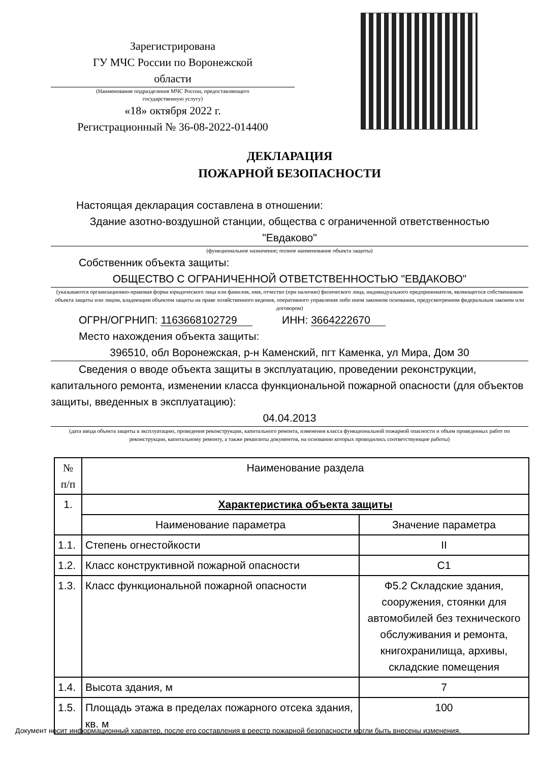Зарегистрирована
ГУ МЧС России по Воронежской
области
(Наименование подразделения МЧС России, предоставляющего
государственную услугу)
«18» октября 2022 г.
Регистрационный № 36-08-2022-014400
ДЕКЛАРАЦИЯ
ПОЖАРНОЙ БЕЗОПАСНОСТИ
Настоящая декларация составлена в отношении:
Здание азотно-воздушной станции, общества с ограниченной ответственностью
"Евдаково"
(функциональное назначение; полное наименование объекта защиты)
Собственник объекта защиты:
ОБЩЕСТВО С ОГРАНИЧЕННОЙ ОТВЕТСТВЕННОСТЬЮ "ЕВДАКОВО"
(указываются организационно-правовая форма юридического лица или фамилия, имя, отчество (при наличии) физического лица, индивидуального предпринимателя, являющегося собственником объекта защиты или лицом, владеющим объектом защиты на праве хозяйственного ведения, оперативного управления либо ином законном основании, предусмотренном федеральным законом или договором)
ОГРН/ОГРНИП: 1163668102729 ИНН: 3664222670
Место нахождения объекта защиты:
396510, обл Воронежская, р-н Каменский, пгт Каменка, ул Мира, Дом 30
Сведения о вводе объекта защиты в эксплуатацию, проведении реконструкции, капитального ремонта, изменении класса функциональной пожарной опасности (для объектов защиты, введенных в эксплуатацию):
04.04.2013
(дата ввода объекта защиты в эксплуатацию, проведения реконструкции, капитального ремонта, изменения класса функциональной пожарной опасности и объем проведенных работ по реконструкции, капитальному ремонту, а также реквизиты документов, на основании которых проводились соответствующие работы)
| № п/п | Наименование раздела | |
| --- | --- | --- |
| 1. | Характеристика объекта защиты | |
| | Наименование параметра | Значение параметра |
| 1.1. | Степень огнестойкости | II |
| 1.2. | Класс конструктивной пожарной опасности | С1 |
| 1.3. | Класс функциональной пожарной опасности | Ф5.2 Складские здания, сооружения, стоянки для автомобилей без технического обслуживания и ремонта, книгохранилища, архивы, складские помещения |
| 1.4. | Высота здания, м | 7 |
| 1.5. | Площадь этажа в пределах пожарного отсека здания, кв. м | 100 |
Документ носит информационный характер, после его составления в реестр пожарной безопасности могли быть внесены изменения.